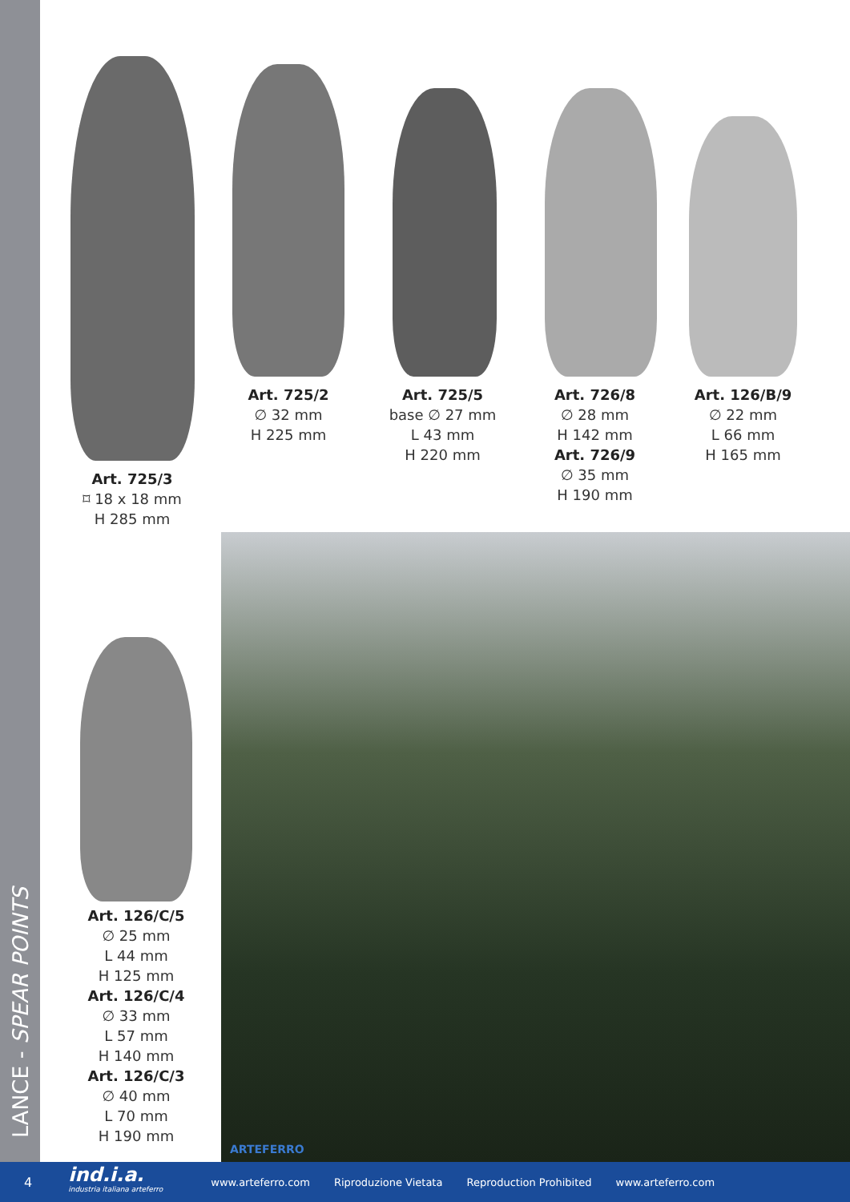LANCE - SPEAR POINTS
Art. 725/3
⌑ 18 x 18 mm
H 285 mm
Art. 725/2
∅ 32 mm
H 225 mm
Art. 725/5
base ∅ 27 mm
L 43 mm
H 220 mm
Art. 726/8
∅ 28 mm
H 142 mm
Art. 726/9
∅ 35 mm
H 190 mm
Art. 126/B/9
∅ 22 mm
L 66 mm
H 165 mm
Art. 126/C/5
∅ 25 mm
L 44 mm
H 125 mm
Art. 126/C/4
∅ 33 mm
L 57 mm
H 140 mm
Art. 126/C/3
∅ 40 mm
L 70 mm
H 190 mm
ARTEFERRO
4
ind.i.a.
industria italiana arteferro
www.arteferro.com Riproduzione Vietata Reproduction Prohibited www.arteferro.com